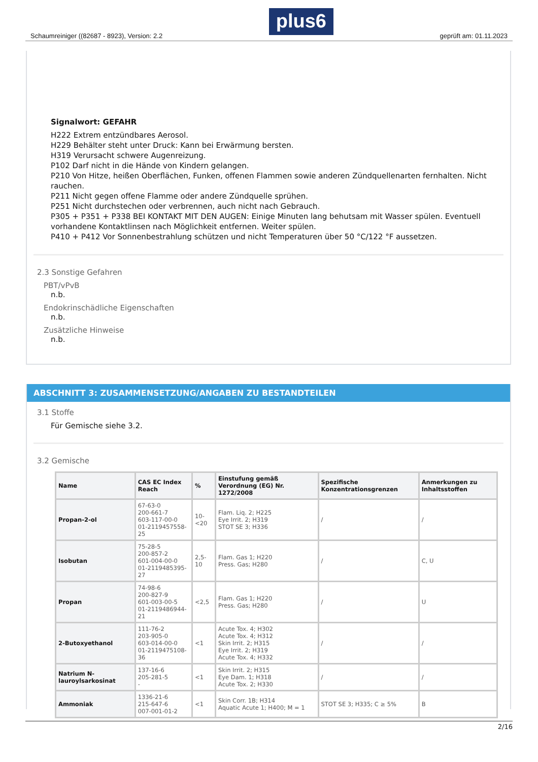Schaumreiniger ((82687 - 8923), Version: 2.2 plus6 geprüft am: 01.11.2023
Signalwort: GEFAHR
H222 Extrem entzündbares Aerosol.
H229 Behälter steht unter Druck: Kann bei Erwärmung bersten.
H319 Verursacht schwere Augenreizung.
P102 Darf nicht in die Hände von Kindern gelangen.
P210 Von Hitze, heißen Oberflächen, Funken, offenen Flammen sowie anderen Zündquellenarten fernhalten. Nicht rauchen.
P211 Nicht gegen offene Flamme oder andere Zündquelle sprühen.
P251 Nicht durchstechen oder verbrennen, auch nicht nach Gebrauch.
P305 + P351 + P338 BEI KONTAKT MIT DEN AUGEN: Einige Minuten lang behutsam mit Wasser spülen. Eventuell vorhandene Kontaktlinsen nach Möglichkeit entfernen. Weiter spülen.
P410 + P412 Vor Sonnenbestrahlung schützen und nicht Temperaturen über 50 °C/122 °F aussetzen.
2.3 Sonstige Gefahren
PBT/vPvB
n.b.
Endokrinschädliche Eigenschaften
n.b.
Zusätzliche Hinweise
n.b.
ABSCHNITT 3: ZUSAMMENSETZUNG/ANGABEN ZU BESTANDTEILEN
3.1 Stoffe
Für Gemische siehe 3.2.
3.2 Gemische
| Name | CAS EC Index Reach | % | Einstufung gemäß Verordnung (EG) Nr. 1272/2008 | Spezifische Konzentrationsgrenzen | Anmerkungen zu Inhaltsstoffen |
| --- | --- | --- | --- | --- | --- |
| Propan-2-ol | 67-63-0 200-661-7 603-117-00-0 01-2119457558-25 | 10-<20 | Flam. Liq. 2; H225 Eye Irrit. 2; H319 STOT SE 3; H336 | / | / |
| Isobutan | 75-28-5 200-857-2 601-004-00-0 01-2119485395-27 | 2,5-10 | Flam. Gas 1; H220 Press. Gas; H280 | / | C, U |
| Propan | 74-98-6 200-827-9 601-003-00-5 01-2119486944-21 | <2,5 | Flam. Gas 1; H220 Press. Gas; H280 | / | U |
| 2-Butoxyethanol | 111-76-2 203-905-0 603-014-00-0 01-2119475108-36 | <1 | Acute Tox. 4; H302 Acute Tox. 4; H312 Skin Irrit. 2; H315 Eye Irrit. 2; H319 Acute Tox. 4; H332 | / | / |
| Natrium N-lauroylsarkosinat | 137-16-6 205-281-5 - | <1 | Skin Irrit. 2; H315 Eye Dam. 1; H318 Acute Tox. 2; H330 | / | / |
| Ammoniak | 1336-21-6 215-647-6 007-001-01-2 | <1 | Skin Corr. 1B; H314 Aquatic Acute 1; H400; M = 1 | STOT SE 3; H335; C ≥ 5% | B |
2/16